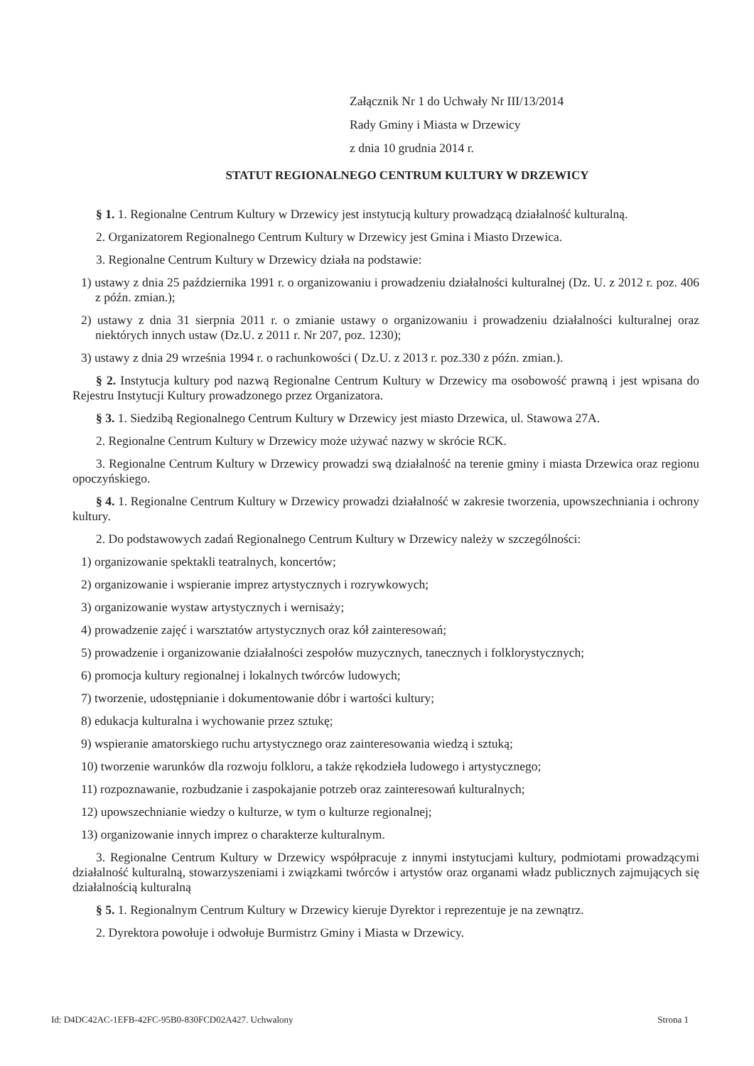Załącznik Nr 1 do Uchwały Nr III/13/2014
Rady Gminy i Miasta w Drzewicy
z dnia 10 grudnia 2014 r.
STATUT REGIONALNEGO CENTRUM KULTURY W DRZEWICY
§ 1. 1. Regionalne Centrum Kultury w Drzewicy jest instytucją kultury prowadzącą działalność kulturalną.
2. Organizatorem Regionalnego Centrum Kultury w Drzewicy jest Gmina i Miasto Drzewica.
3. Regionalne Centrum Kultury w Drzewicy działa na podstawie:
1) ustawy z dnia 25 października 1991 r. o organizowaniu i prowadzeniu działalności kulturalnej (Dz. U. z 2012 r. poz. 406 z późn. zmian.);
2) ustawy z dnia 31 sierpnia 2011 r. o zmianie ustawy o organizowaniu i prowadzeniu działalności kulturalnej oraz niektórych innych ustaw (Dz.U. z 2011 r. Nr 207, poz. 1230);
3) ustawy z dnia 29 września 1994 r. o rachunkowości ( Dz.U. z 2013 r. poz.330 z późn. zmian.).
§ 2. Instytucja kultury pod nazwą Regionalne Centrum Kultury w Drzewicy ma osobowość prawną i jest wpisana do Rejestru Instytucji Kultury prowadzonego przez Organizatora.
§ 3. 1. Siedzibą Regionalnego Centrum Kultury w Drzewicy jest miasto Drzewica, ul. Stawowa 27A.
2. Regionalne Centrum Kultury w Drzewicy może używać nazwy w skrócie RCK.
3. Regionalne Centrum Kultury w Drzewicy prowadzi swą działalność na terenie gminy i miasta Drzewica oraz regionu opoczyńskiego.
§ 4. 1. Regionalne Centrum Kultury w Drzewicy prowadzi działalność w zakresie tworzenia, upowszechniania i ochrony kultury.
2. Do podstawowych zadań Regionalnego Centrum Kultury w Drzewicy należy w szczególności:
1) organizowanie spektakli teatralnych, koncertów;
2) organizowanie i wspieranie imprez artystycznych i rozrywkowych;
3) organizowanie wystaw artystycznych i wernisaży;
4) prowadzenie zajęć i warsztatów artystycznych oraz kół zainteresowań;
5) prowadzenie i organizowanie działalności zespołów muzycznych, tanecznych i folklorystycznych;
6) promocja kultury regionalnej i lokalnych twórców ludowych;
7) tworzenie, udostępnianie i dokumentowanie dóbr i wartości kultury;
8) edukacja kulturalna i wychowanie przez sztukę;
9) wspieranie amatorskiego ruchu artystycznego oraz zainteresowania wiedzą i sztuką;
10) tworzenie warunków dla rozwoju folkloru, a także rękodzieła ludowego i artystycznego;
11) rozpoznawanie, rozbudzanie i zaspokajanie potrzeb oraz zainteresowań kulturalnych;
12) upowszechnianie wiedzy o kulturze, w tym o kulturze regionalnej;
13) organizowanie innych imprez o charakterze kulturalnym.
3. Regionalne Centrum Kultury w Drzewicy współpracuje z innymi instytucjami kultury, podmiotami prowadzącymi działalność kulturalną, stowarzyszeniami i związkami twórców i artystów oraz organami władz publicznych zajmujących się działalnością kulturalną
§ 5. 1. Regionalnym Centrum Kultury w Drzewicy kieruje Dyrektor i reprezentuje je na zewnątrz.
2. Dyrektora powołuje i odwołuje Burmistrz Gminy i Miasta w Drzewicy.
Id: D4DC42AC-1EFB-42FC-95B0-830FCD02A427. Uchwalony Strona 1